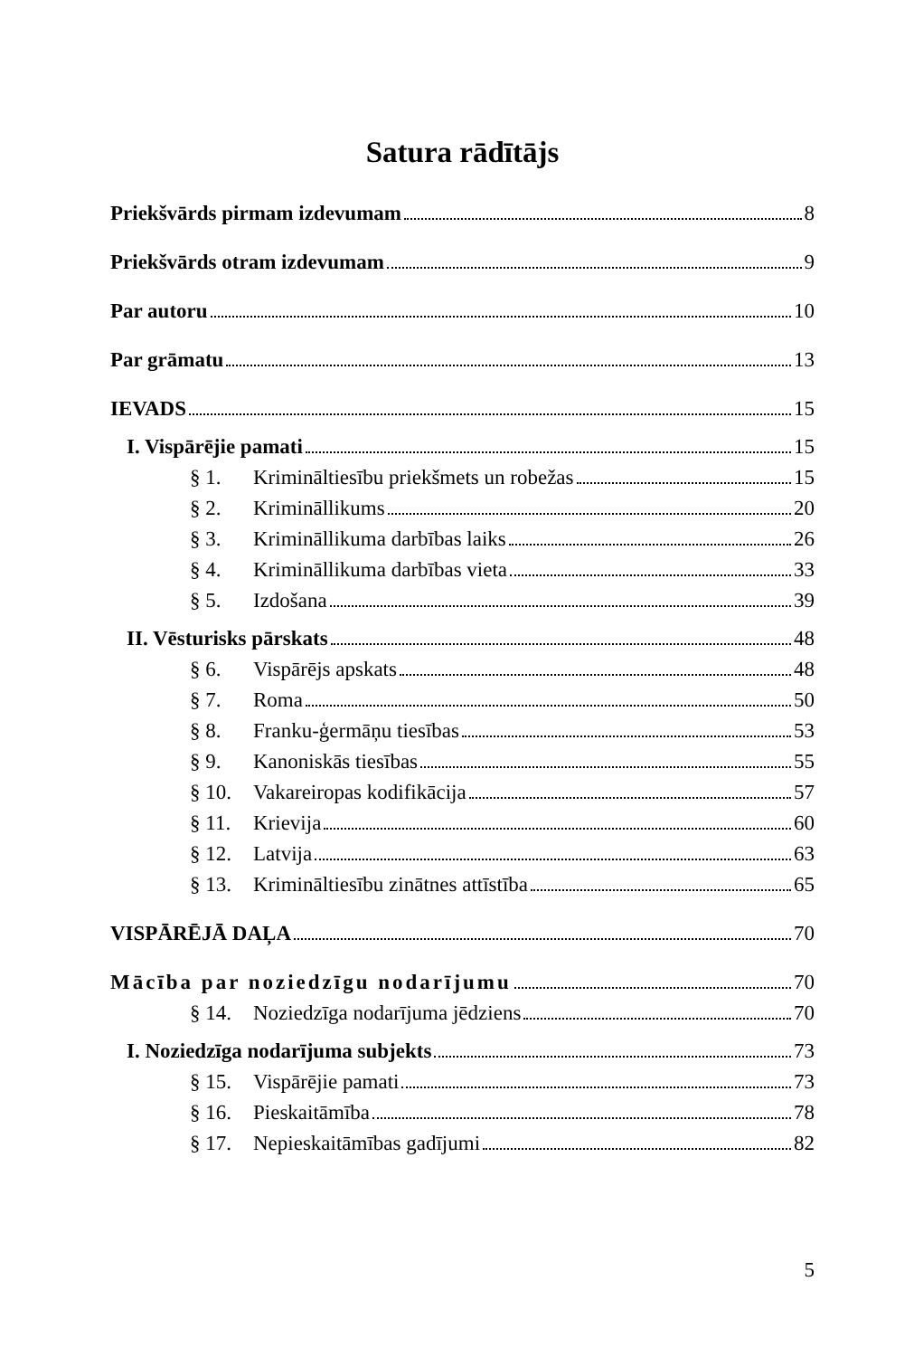Satura rādītājs
Priekšvārds pirmam izdevumam 8
Priekšvārds otram izdevumam 9
Par autoru 10
Par grāmatu 13
IEVADS 15
I. Vispārējie pamati 15
§ 1. Krimināltiesību priekšmets un robežas 15
§ 2. Krimināllikums 20
§ 3. Krimināllikuma darbības laiks 26
§ 4. Krimināllikuma darbības vieta 33
§ 5. Izdošana 39
II. Vēsturisks pārskats 48
§ 6. Vispārējs apskats 48
§ 7. Roma 50
§ 8. Franku-ģermāņu tiesības 53
§ 9. Kanoniskās tiesības 55
§ 10. Vakareiropas kodifikācija 57
§ 11. Krievija 60
§ 12. Latvija 63
§ 13. Krimināltiesību zinātnes attīstība 65
VISPĀRĒJĀ DAĻA 70
Mācība par noziedzīgu nodarījumu 70
§ 14. Noziedzīga nodarījuma jēdziens 70
I. Noziedzīga nodarījuma subjekts 73
§ 15. Vispārējie pamati 73
§ 16. Pieskaitāmība 78
§ 17. Nepieskaitāmības gadījumi 82
5